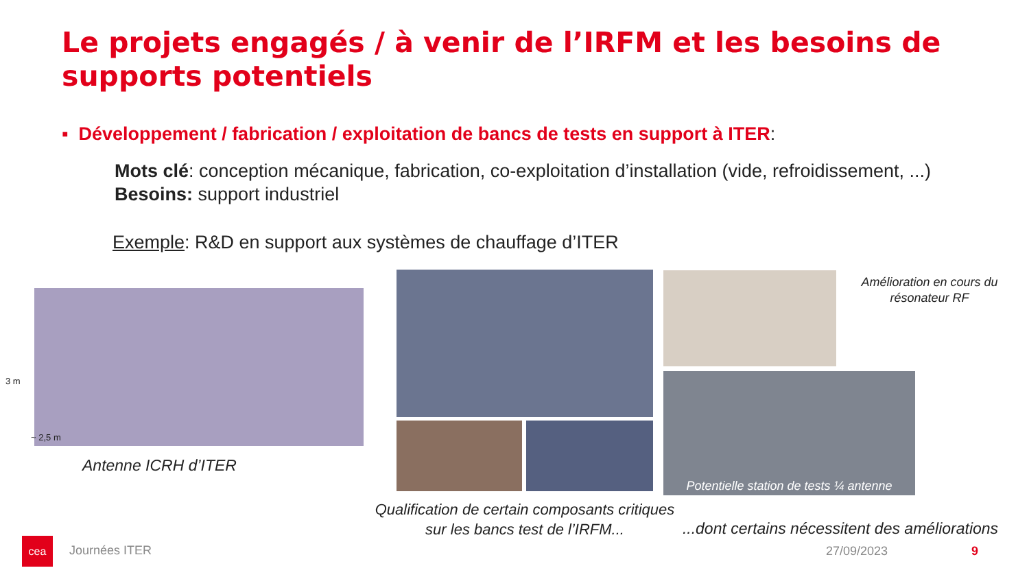Le projets engagés / à venir de l’IRFM et les besoins de supports potentiels
▪ Développement / fabrication / exploitation de bancs de tests en support à ITER:
Mots clé: conception mécanique, fabrication, co-exploitation d’installation (vide, refroidissement, ...)
Besoins: support industriel
Exemple: R&D en support aux systèmes de chauffage d’ITER
3 m
~ 2,5 m
Antenne ICRH d’ITER
Qualification de certain composants critiques sur les bancs test de l’IRFM...
Amélioration en cours du résonateur RF
Potentielle station de tests ¼ antenne
...dont certains nécessitent des améliorations
cea
Journées ITER 27/09/2023 9